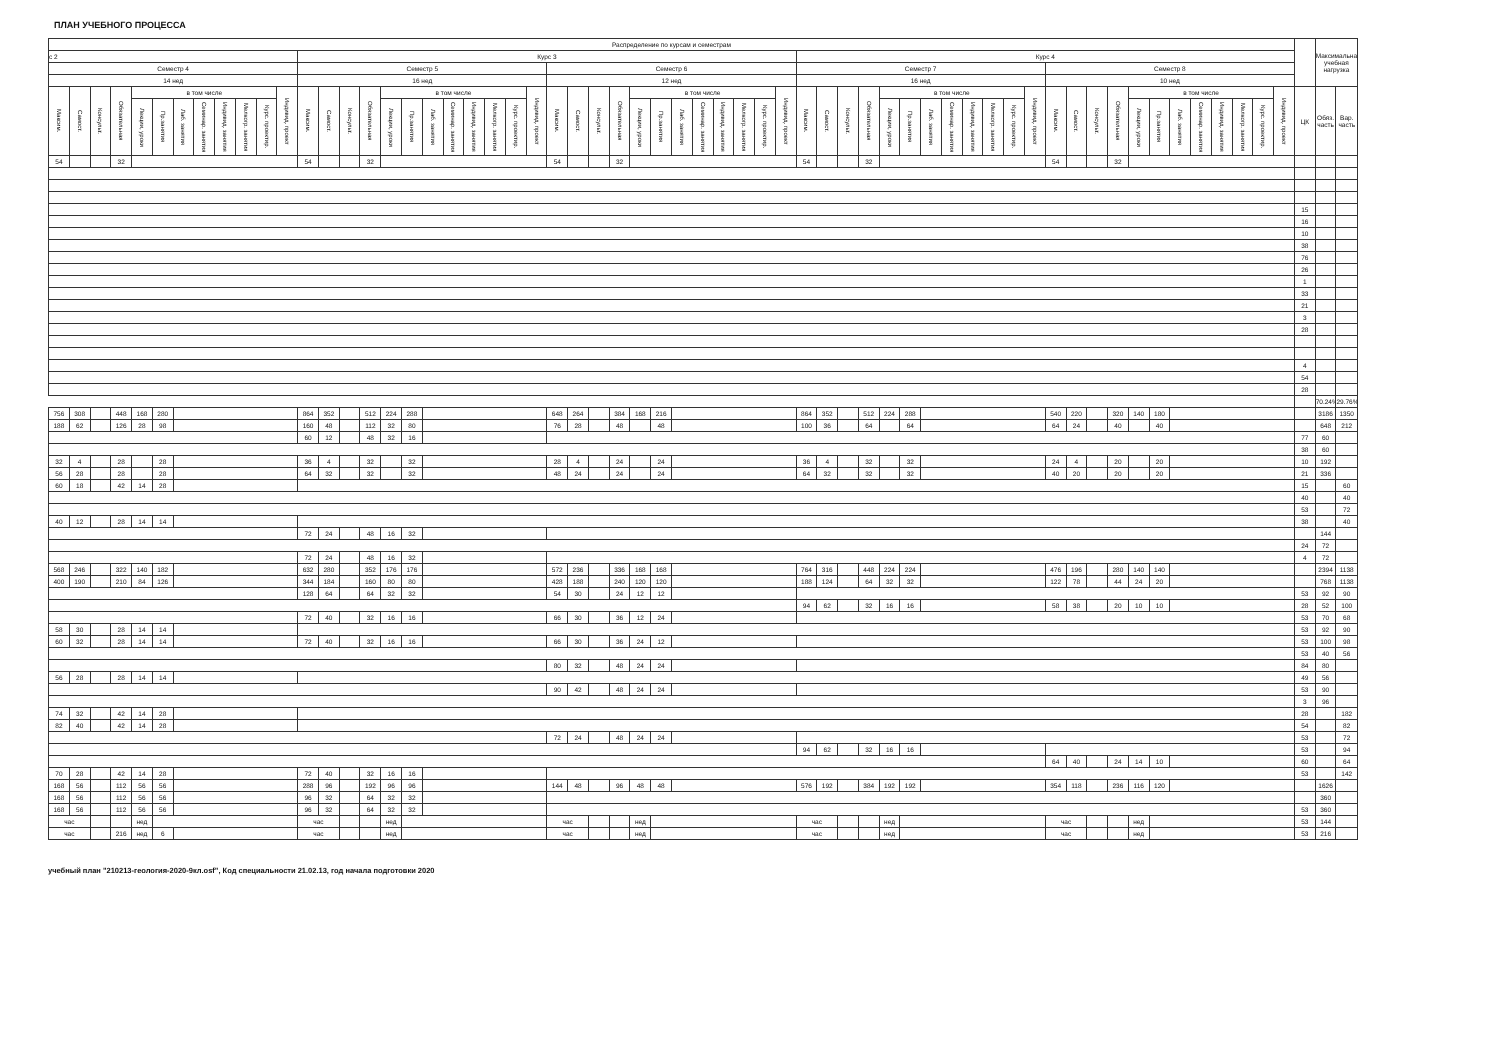ПЛАН УЧЕБНОГО ПРОЦЕССА
| Распределение по курсам и семестрам | | | | | | | | | | | | | | | | | | | | | | | | | | | | | | | | | | | | | | | | | | | | | | | | | | | | | | | | | | | | | Максимальная учебная нагрузка | |
| --- | --- | --- | --- | --- | --- | --- | --- | --- | --- | --- | --- | --- | --- | --- | --- | --- | --- | --- | --- | --- | --- | --- | --- | --- | --- | --- | --- | --- | --- | --- | --- | --- | --- | --- | --- | --- | --- | --- | --- | --- | --- | --- | --- | --- | --- | --- | --- | --- | --- | --- | --- | --- | --- | --- | --- | --- | --- | --- | --- | --- | --- | --- |
| с 2 | | | | | | | | | | | | Курс 3 | | | | | | | | | | | | | | | | | | | | | | | | Курс 4 | | | | | | | | | | | | | | | | | | | | | | | | | | |
| Семестр 4 | | | | | | | | | | | | Семестр 5 | | | | | | | | | | | | Семестр 6 | | | | | | | | | | | | Семестр 7 | | | | | | | | | | | | Семестр 8 | | | | | | | | | | | | | | |
| 14 нед | | | | | | | | | | | | 16 нед | | | | | | | | | | | | 12 нед | | | | | | | | | | | | 16 нед | | | | | | | | | | | | 10 нед | | | | | | | | | | | | | | |
| Максим. | Самост. | Консульт. | Обязательная | в том числе | | | | | | | Индивид. проект | Максим. | Самост. | Консульт. | Обязательная | в том числе | | | | | | | Индивид. проект | Максим. | Самост. | Консульт. | Обязательная | в том числе | | | | | | | Индивид. проект | Максим. | Самост. | Консульт. | Обязательная | в том числе | | | | | | | Индивид. проект | Максим. | Самост. | Консульт. | Обязательная | в том числе | | | | | | | Индивид. проект | ЦК | Обяз. часть | Вар. часть |
| | | | | Лекции, уроки | Пр.занятия | Лаб. занятия | Семинар. занятия | Индивид. занятия | Мелкогр. занятия | Курс. проектир. | | | | | | Лекции, уроки | Пр.занятия | Лаб. занятия | Семинар. занятия | Индивид. занятия | Мелкогр. занятия | Курс. проектир. | | | | | | Лекции, уроки | Пр.занятия | Лаб. занятия | Семинар. занятия | Индивид. занятия | Мелкогр. занятия | Курс. проектир. | | | | | | Лекции, уроки | Пр.занятия | Лаб. занятия | Семинар. занятия | Индивид. занятия | Мелкогр. занятия | Курс. проектир. | | | | | | Лекции, уроки | Пр.занятия | Лаб. занятия | Семинар. занятия | Индивид. занятия | Мелкогр. занятия | Курс. проектир. | | | | |
| 54 | | | 32 | | | | | | | | | 54 | | | 32 | | | | | | | | | 54 | | | 32 | | | | | | | | | 54 | | | 32 | | | | | | | | | 54 | | | 32 | | | | | | | | | | | |
| | | | | | | | | | | | | | | | | | | | | | | | | | | | | | | | | | | | | | | | | | | | | | | | | | | | | | | | | | | | | 15 | | |
| | | | | | | | | | | | | | | | | | | | | | | | | | | | | | | | | | | | | | | | | | | | | | | | | | | | | | | | | | | | | 16 | | |
| | | | | | | | | | | | | | | | | | | | | | | | | | | | | | | | | | | | | | | | | | | | | | | | | | | | | | | | | | | | | 10 | | |
| | | | | | | | | | | | | | | | | | | | | | | | | | | | | | | | | | | | | | | | | | | | | | | | | | | | | | | | | | | | | 38 | | |
| | | | | | | | | | | | | | | | | | | | | | | | | | | | | | | | | | | | | | | | | | | | | | | | | | | | | | | | | | | | | 76 | | |
| | | | | | | | | | | | | | | | | | | | | | | | | | | | | | | | | | | | | | | | | | | | | | | | | | | | | | | | | | | | | 26 | | |
| | | | | | | | | | | | | | | | | | | | | | | | | | | | | | | | | | | | | | | | | | | | | | | | | | | | | | | | | | | | | 1 | | |
| | | | | | | | | | | | | | | | | | | | | | | | | | | | | | | | | | | | | | | | | | | | | | | | | | | | | | | | | | | | | 33 | | |
| | | | | | | | | | | | | | | | | | | | | | | | | | | | | | | | | | | | | | | | | | | | | | | | | | | | | | | | | | | | | 21 | | |
| | | | | | | | | | | | | | | | | | | | | | | | | | | | | | | | | | | | | | | | | | | | | | | | | | | | | | | | | | | | | 3 | | |
| | | | | | | | | | | | | | | | | | | | | | | | | | | | | | | | | | | | | | | | | | | | | | | | | | | | | | | | | | | | | 28 | | |
| | | | | | | | | | | | | | | | | | | | | | | | | | | | | | | | | | | | | | | | | | | | | | | | | | | | | | | | | | | | | 4 | | |
| | | | | | | | | | | | | | | | | | | | | | | | | | | | | | | | | | | | | | | | | | | | | | | | | | | | | | | | | | | | | 54 | | |
| | | | | | | | | | | | | | | | | | | | | | | | | | | | | | | | | | | | | | | | | | | | | | | | | | | | | | | | | | | | | 28 | | |
| | | | | | | | | | | | | | | | | | | | | | | | | | | | | | | | | | | | | | | | | | | | | | | | | | | | | | | | | | | | | | 70.24% | 29.76% |
| 756 | 308 | | 448 | 168 | 280 | | | | | | | 864 | 352 | | 512 | 224 | 288 | | | | | | | 648 | 264 | | 384 | 168 | 216 | | | | | | | 864 | 352 | | 512 | 224 | 288 | | | | | | | 540 | 220 | | 320 | 140 | 180 | | | | | | | | 3186 | 1350 |
| 188 | 62 | | 126 | 28 | 98 | | | | | | | 160 | 48 | | 112 | 32 | 80 | | | | | | | 76 | 28 | | 48 | | 48 | | | | | | | 100 | 36 | | 64 | | 64 | | | | | | | 64 | 24 | | 40 | | 40 | | | | | | | | 648 | 212 |
| | | | | | | | | | | | | 60 | 12 | | 48 | 32 | 16 | | | | | | | | | | | | | | | | | | | | | | | | | | | | | | | | | | | | | | | | | | | 77 | 60 | |
| | | | | | | | | | | | | | | | | | | | | | | | | | | | | | | | | | | | | | | | | | | | | | | | | | | | | | | | | | | | | 38 | 60 | |
| 32 | 4 | | 28 | | 28 | | | | | | | 36 | 4 | | 32 | | 32 | | | | | | | 28 | 4 | | 24 | | 24 | | | | | | | 36 | 4 | | 32 | | 32 | | | | | | | 24 | 4 | | 20 | | 20 | | | | | | | 10 | 192 | |
| 56 | 28 | | 28 | | 28 | | | | | | | 64 | 32 | | 32 | | 32 | | | | | | | 48 | 24 | | 24 | | 24 | | | | | | | 64 | 32 | | 32 | | 32 | | | | | | | 40 | 20 | | 20 | | 20 | | | | | | | 21 | 336 | |
| 60 | 18 | | 42 | 14 | 28 | | | | | | | | | | | | | | | | | | | | | | | | | | | | | | | | | | | | | | | | | | | | | | | | | | | | | | | 15 | | 60 |
| | | | | | | | | | | | | | | | | | | | | | | | | | | | | | | | | | | | | | | | | | | | | | | | | | | | | | | | | | | | | 40 | | 40 |
| | | | | | | | | | | | | | | | | | | | | | | | | | | | | | | | | | | | | | | | | | | | | | | | | | | | | | | | | | | | | 53 | | 72 |
| 40 | 12 | | 28 | 14 | 14 | | | | | | | | | | | | | | | | | | | | | | | | | | | | | | | | | | | | | | | | | | | | | | | | | | | | | | | 38 | | 40 |
| | | | | | | | | | | | | 72 | 24 | | 48 | 16 | 32 | | | | | | | | | | | | | | | | | | | | | | | | | | | | | | | | | | | | | | | | | | | | 144 | |
| | | | | | | | | | | | | | | | | | | | | | | | | | | | | | | | | | | | | | | | | | | | | | | | | | | | | | | | | | | | | 24 | 72 | |
| | | | | | | | | | | | | 72 | 24 | | 48 | 16 | 32 | | | | | | | | | | | | | | | | | | | | | | | | | | | | | | | | | | | | | | | | | | | 4 | 72 | |
| 568 | 246 | | 322 | 140 | 182 | | | | | | | 632 | 280 | | 352 | 176 | 176 | | | | | | | 572 | 236 | | 336 | 168 | 168 | | | | | | | 764 | 316 | | 448 | 224 | 224 | | | | | | | 476 | 196 | | 280 | 140 | 140 | | | | | | | | 2394 | 1138 |
| 400 | 190 | | 210 | 84 | 126 | | | | | | | 344 | 184 | | 160 | 80 | 80 | | | | | | | 428 | 188 | | 240 | 120 | 120 | | | | | | | 188 | 124 | | 64 | 32 | 32 | | | | | | | 122 | 78 | | 44 | 24 | 20 | | | | | | | | 768 | 1138 |
| | | | | | | | | | | | | 128 | 64 | | 64 | 32 | 32 | | | | | | | 54 | 30 | | 24 | 12 | 12 | | | | | | | | | | | | | | | | | | | | | | | | | | | | | | | 53 | 92 | 90 |
| | | | | | | | | | | | | | | | | | | | | | | | | | | | | | | | | | | | | 94 | 62 | | 32 | 16 | 16 | | | | | | | 58 | 38 | | 20 | 10 | 10 | | | | | | | 28 | 52 | 100 |
| | | | | | | | | | | | | 72 | 40 | | 32 | 16 | 16 | | | | | | | 66 | 30 | | 36 | 12 | 24 | | | | | | | | | | | | | | | | | | | | | | | | | | | | | | | 53 | 70 | 68 |
| 58 | 30 | | 28 | 14 | 14 | | | | | | | | | | | | | | | | | | | | | | | | | | | | | | | | | | | | | | | | | | | | | | | | | | | | | | | 53 | 92 | 90 |
| 60 | 32 | | 28 | 14 | 14 | | | | | | | 72 | 40 | | 32 | 16 | 16 | | | | | | | 66 | 30 | | 36 | 24 | 12 | | | | | | | | | | | | | | | | | | | | | | | | | | | | | | | 53 | 100 | 98 |
| | | | | | | | | | | | | | | | | | | | | | | | | | | | | | | | | | | | | | | | | | | | | | | | | | | | | | | | | | | | | 53 | 40 | 56 |
| | | | | | | | | | | | | | | | | | | | | | | | | 80 | 32 | | 48 | 24 | 24 | | | | | | | | | | | | | | | | | | | | | | | | | | | | | | | 84 | 80 | |
| 56 | 28 | | 28 | 14 | 14 | | | | | | | | | | | | | | | | | | | | | | | | | | | | | | | | | | | | | | | | | | | | | | | | | | | | | | | 49 | 56 | |
| | | | | | | | | | | | | | | | | | | | | | | | | 90 | 42 | | 48 | 24 | 24 | | | | | | | | | | | | | | | | | | | | | | | | | | | | | | | 53 | 90 | |
| | | | | | | | | | | | | | | | | | | | | | | | | | | | | | | | | | | | | | | | | | | | | | | | | | | | | | | | | | | | | 3 | 96 | |
| 74 | 32 | | 42 | 14 | 28 | | | | | | | | | | | | | | | | | | | | | | | | | | | | | | | | | | | | | | | | | | | | | | | | | | | | | | | 28 | | 182 |
| 82 | 40 | | 42 | 14 | 28 | | | | | | | | | | | | | | | | | | | | | | | | | | | | | | | | | | | | | | | | | | | | | | | | | | | | | | | 54 | | 82 |
| | | | | | | | | | | | | | | | | | | | | | | | | 72 | 24 | | 48 | 24 | 24 | | | | | | | | | | | | | | | | | | | | | | | | | | | | | | | 53 | | 72 |
| | | | | | | | | | | | | | | | | | | | | | | | | | | | | | | | | | | | | 94 | 62 | | 32 | 16 | 16 | | | | | | | | | | | | | | | | | | | 53 | | 94 |
| | | | | | | | | | | | | | | | | | | | | | | | | | | | | | | | | | | | | | | | | | | | | | | | | 64 | 40 | | 24 | 14 | 10 | | | | | | | 60 | | 64 |
| 70 | 28 | | 42 | 14 | 28 | | | | | | | 72 | 40 | | 32 | 16 | 16 | | | | | | | | | | | | | | | | | | | | | | | | | | | | | | | | | | | | | | | | | | | 53 | | 142 |
| 168 | 56 | | 112 | 56 | 56 | | | | | | | 288 | 96 | | 192 | 96 | 96 | | | | | | | 144 | 48 | | 96 | 48 | 48 | | | | | | | 576 | 192 | | 384 | 192 | 192 | | | | | | | 354 | 118 | | 236 | 116 | 120 | | | | | | | | 1626 | |
| 168 | 56 | | 112 | 56 | 56 | | | | | | | 96 | 32 | | 64 | 32 | 32 | | | | | | | | | | | | | | | | | | | | | | | | | | | | | | | | | | | | | | | | | | | | 360 | |
| 168 | 56 | | 112 | 56 | 56 | | | | | | | 96 | 32 | | 64 | 32 | 32 | | | | | | | | | | | | | | | | | | | | | | | | | | | | | | | | | | | | | | | | | | | 53 | 360 | |
| час | | | | нед | | | | | | | | час | | | | нед | | | | | | | | час | | | | нед | | | | | | | | час | | | | нед | | | | | | | | час | | | | нед | | | | | | | | 53 | 144 | |
| час | | | 216 | нед | 6 | | | | | | | час | | | | нед | | | | | | | | час | | | | нед | | | | | | | | час | | | | нед | | | | | | | | час | | | | нед | | | | | | | | 53 | 216 | |
учебный план "210213-геология-2020-9кл.osf", Код специальности 21.02.13, год начала подготовки 2020